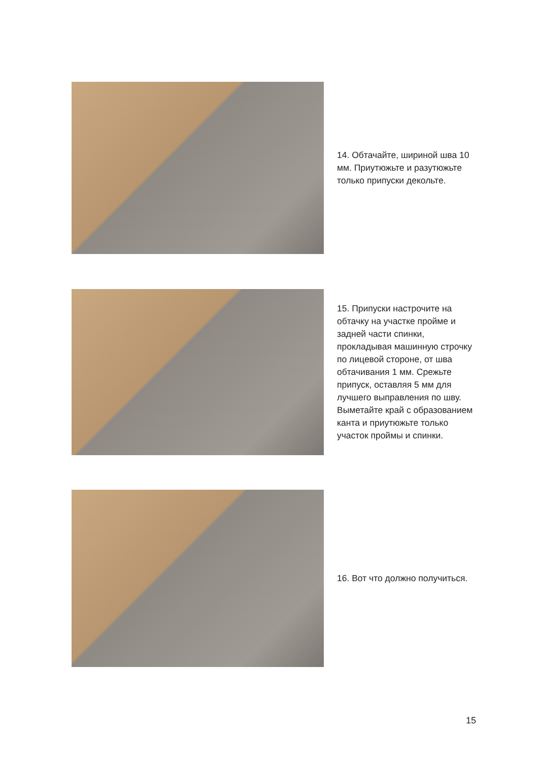14. Обтачайте, шириной шва 10 мм. Приутюжьте и разутюжьте только припуски декольте.
15. Припуски настрочите на обтачку на участке пройме и задней части спинки, прокладывая машинную строчку по лицевой стороне, от шва обтачивания 1 мм. Срежьте припуск, оставляя 5 мм для лучшего выправления по шву. Выметайте край с образованием канта и приутюжьте только участок проймы и спинки.
16. Вот что должно получиться.
15